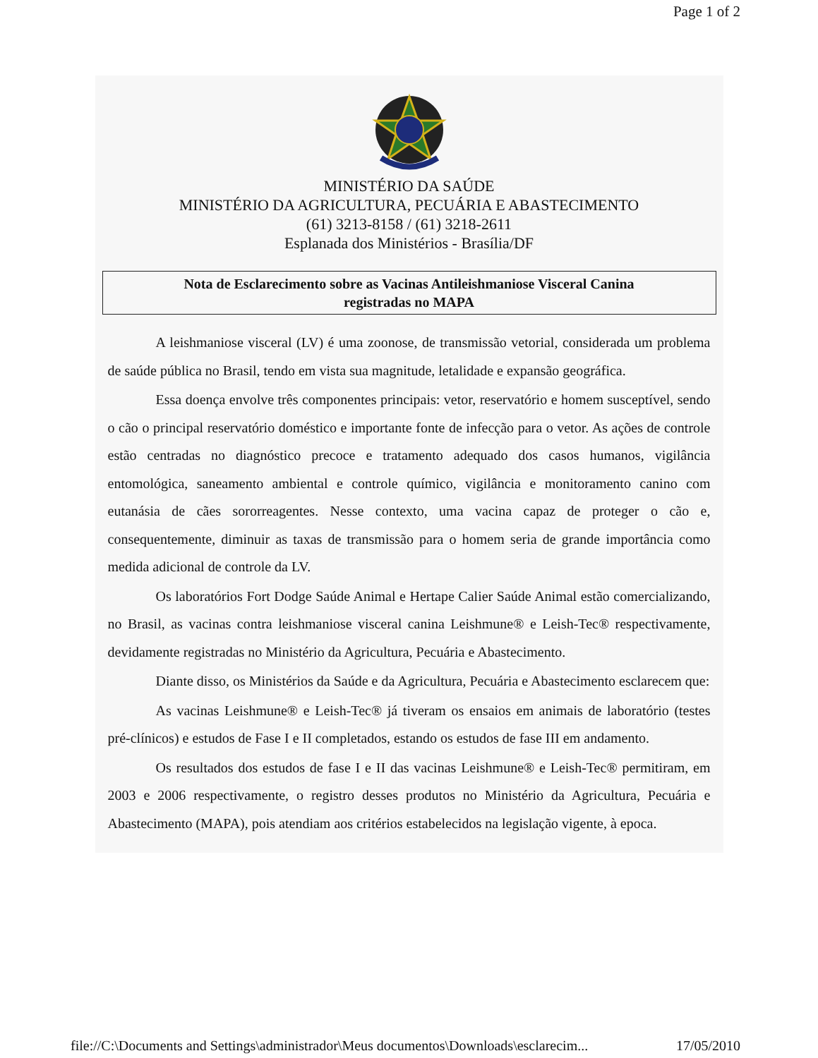Page 1 of 2
MINISTÉRIO DA SAÚDE
MINISTÉRIO DA AGRICULTURA, PECUÁRIA E ABASTECIMENTO
(61) 3213-8158 / (61) 3218-2611
Esplanada dos Ministérios - Brasília/DF
Nota de Esclarecimento sobre as Vacinas Antileishmaniose Visceral Canina
registradas no MAPA
A leishmaniose visceral (LV) é uma zoonose, de transmissão vetorial, considerada um problema de saúde pública no Brasil, tendo em vista sua magnitude, letalidade e expansão geográfica.
Essa doença envolve três componentes principais: vetor, reservatório e homem susceptível, sendo o cão o principal reservatório doméstico e importante fonte de infecção para o vetor. As ações de controle estão centradas no diagnóstico precoce e tratamento adequado dos casos humanos, vigilância entomológica, saneamento ambiental e controle químico, vigilância e monitoramento canino com eutanásia de cães sororreagentes. Nesse contexto, uma vacina capaz de proteger o cão e, consequentemente, diminuir as taxas de transmissão para o homem seria de grande importância como medida adicional de controle da LV.
Os laboratórios Fort Dodge Saúde Animal e Hertape Calier Saúde Animal estão comercializando, no Brasil, as vacinas contra leishmaniose visceral canina Leishmune® e Leish-Tec® respectivamente, devidamente registradas no Ministério da Agricultura, Pecuária e Abastecimento.
Diante disso, os Ministérios da Saúde e da Agricultura, Pecuária e Abastecimento esclarecem que:
As vacinas Leishmune® e Leish-Tec® já tiveram os ensaios em animais de laboratório (testes pré-clínicos) e estudos de Fase I e II completados, estando os estudos de fase III em andamento.
Os resultados dos estudos de fase I e II das vacinas Leishmune® e Leish-Tec® permitiram, em 2003 e 2006 respectivamente, o registro desses produtos no Ministério da Agricultura, Pecuária e Abastecimento (MAPA), pois atendiam aos critérios estabelecidos na legislação vigente, à epoca.
file://C:\Documents and Settings\administrador\Meus documentos\Downloads\esclarecim... 17/05/2010